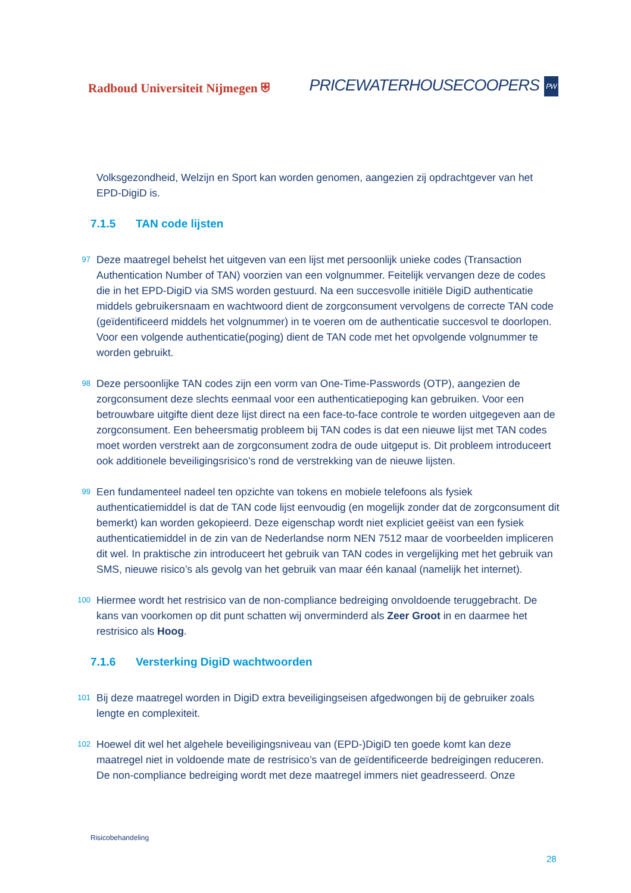Radboud Universiteit Nijmegen ⛨
PRICEWATERHOUSECOOPERS PW
Volksgezondheid, Welzijn en Sport kan worden genomen, aangezien zij opdrachtgever van het EPD-DigiD is.
7.1.5 TAN code lijsten
97 Deze maatregel behelst het uitgeven van een lijst met persoonlijk unieke codes (Transaction Authentication Number of TAN) voorzien van een volgnummer. Feitelijk vervangen deze de codes die in het EPD-DigiD via SMS worden gestuurd. Na een succesvolle initiële DigiD authenticatie middels gebruikersnaam en wachtwoord dient de zorgconsument vervolgens de correcte TAN code (geïdentificeerd middels het volgnummer) in te voeren om de authenticatie succesvol te doorlopen. Voor een volgende authenticatie(poging) dient de TAN code met het opvolgende volgnummer te worden gebruikt.
98 Deze persoonlijke TAN codes zijn een vorm van One-Time-Passwords (OTP), aangezien de zorgconsument deze slechts eenmaal voor een authenticatiepoging kan gebruiken. Voor een betrouwbare uitgifte dient deze lijst direct na een face-to-face controle te worden uitgegeven aan de zorgconsument. Een beheersmatig probleem bij TAN codes is dat een nieuwe lijst met TAN codes moet worden verstrekt aan de zorgconsument zodra de oude uitgeput is. Dit probleem introduceert ook additionele beveiligingsrisico’s rond de verstrekking van de nieuwe lijsten.
99 Een fundamenteel nadeel ten opzichte van tokens en mobiele telefoons als fysiek authenticatiemiddel is dat de TAN code lijst eenvoudig (en mogelijk zonder dat de zorgconsument dit bemerkt) kan worden gekopieerd. Deze eigenschap wordt niet expliciet geëist van een fysiek authenticatiemiddel in de zin van de Nederlandse norm NEN 7512 maar de voorbeelden impliceren dit wel. In praktische zin introduceert het gebruik van TAN codes in vergelijking met het gebruik van SMS, nieuwe risico’s als gevolg van het gebruik van maar één kanaal (namelijk het internet).
100 Hiermee wordt het restrisico van de non-compliance bedreiging onvoldoende teruggebracht. De kans van voorkomen op dit punt schatten wij onverminderd als Zeer Groot in en daarmee het restrisico als Hoog.
7.1.6 Versterking DigiD wachtwoorden
101 Bij deze maatregel worden in DigiD extra beveiligingseisen afgedwongen bij de gebruiker zoals lengte en complexiteit.
102 Hoewel dit wel het algehele beveiligingsniveau van (EPD-)DigiD ten goede komt kan deze maatregel niet in voldoende mate de restrisico’s van de geïdentificeerde bedreigingen reduceren. De non-compliance bedreiging wordt met deze maatregel immers niet geadresseerd. Onze
Risicobehandeling
28